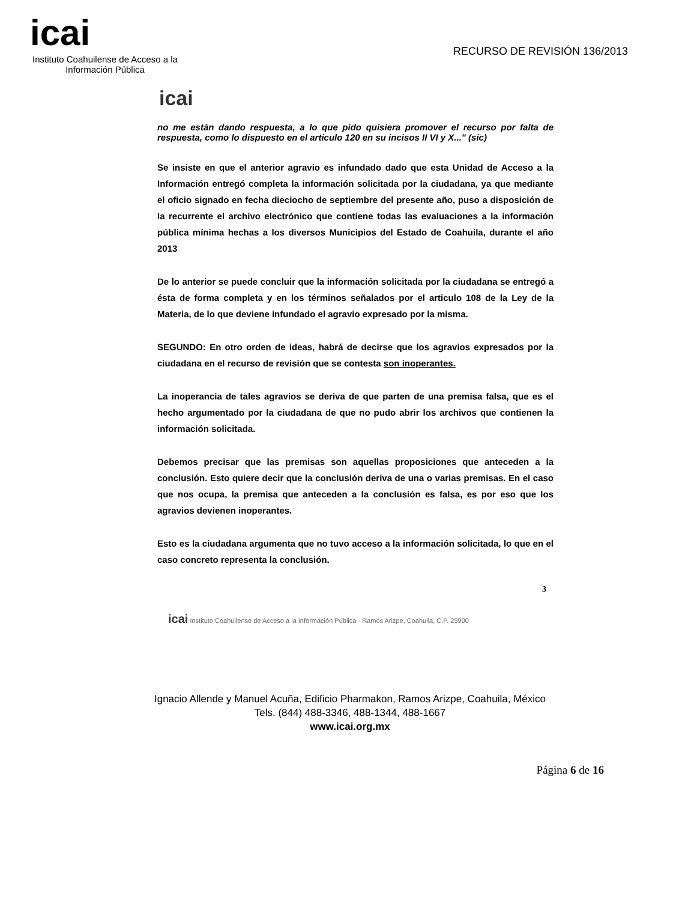icai
Instituto Coahuilense de Acceso a la Información Pública
RECURSO DE REVISIÓN 136/2013
icai
no me están dando respuesta, a lo que pido quisiera promover el recurso por falta de respuesta, como lo dispuesto en el articulo 120 en su incisos II VI y X..." (sic)
Se insiste en que el anterior agravio es infundado dado que esta Unidad de Acceso a la Información entregó completa la información solicitada por la ciudadana, ya que mediante el oficio signado en fecha dieciocho de septiembre del presente año, puso a disposición de la recurrente el archivo electrónico que contiene todas las evaluaciones a la información pública mínima hechas a los diversos Municipios del Estado de Coahuila, durante el año 2013
De lo anterior se puede concluir que la información solicitada por la ciudadana se entregó a ésta de forma completa y en los términos señalados por el articulo 108 de la Ley de la Materia, de lo que deviene infundado el agravio expresado por la misma.
SEGUNDO: En otro orden de ideas, habrá de decirse que los agravios expresados por la ciudadana en el recurso de revisión que se contesta son inoperantes.
La inoperancia de tales agravios se deriva de que parten de una premisa falsa, que es el hecho argumentado por la ciudadana de que no pudo abrir los archivos que contienen la información solicitada.
Debemos precisar que las premisas son aquellas proposiciones que anteceden a la conclusión. Esto quiere decir que la conclusión deriva de una o varias premisas. En el caso que nos ocupa, la premisa que anteceden a la conclusión es falsa, es por eso que los agravios devienen inoperantes.
Esto es la ciudadana argumenta que no tuvo acceso a la información solicitada, lo que en el caso concreto representa la conclusión.
3
icai Instituto Coahuilense de Acceso a la Información Pública · Ramos Arizpe, Coahuila, C.P. 25900
Ignacio Allende y Manuel Acuña, Edificio Pharmakon, Ramos Arizpe, Coahuila, México
Tels. (844) 488-3346, 488-1344, 488-1667
www.icai.org.mx
Página 6 de 16